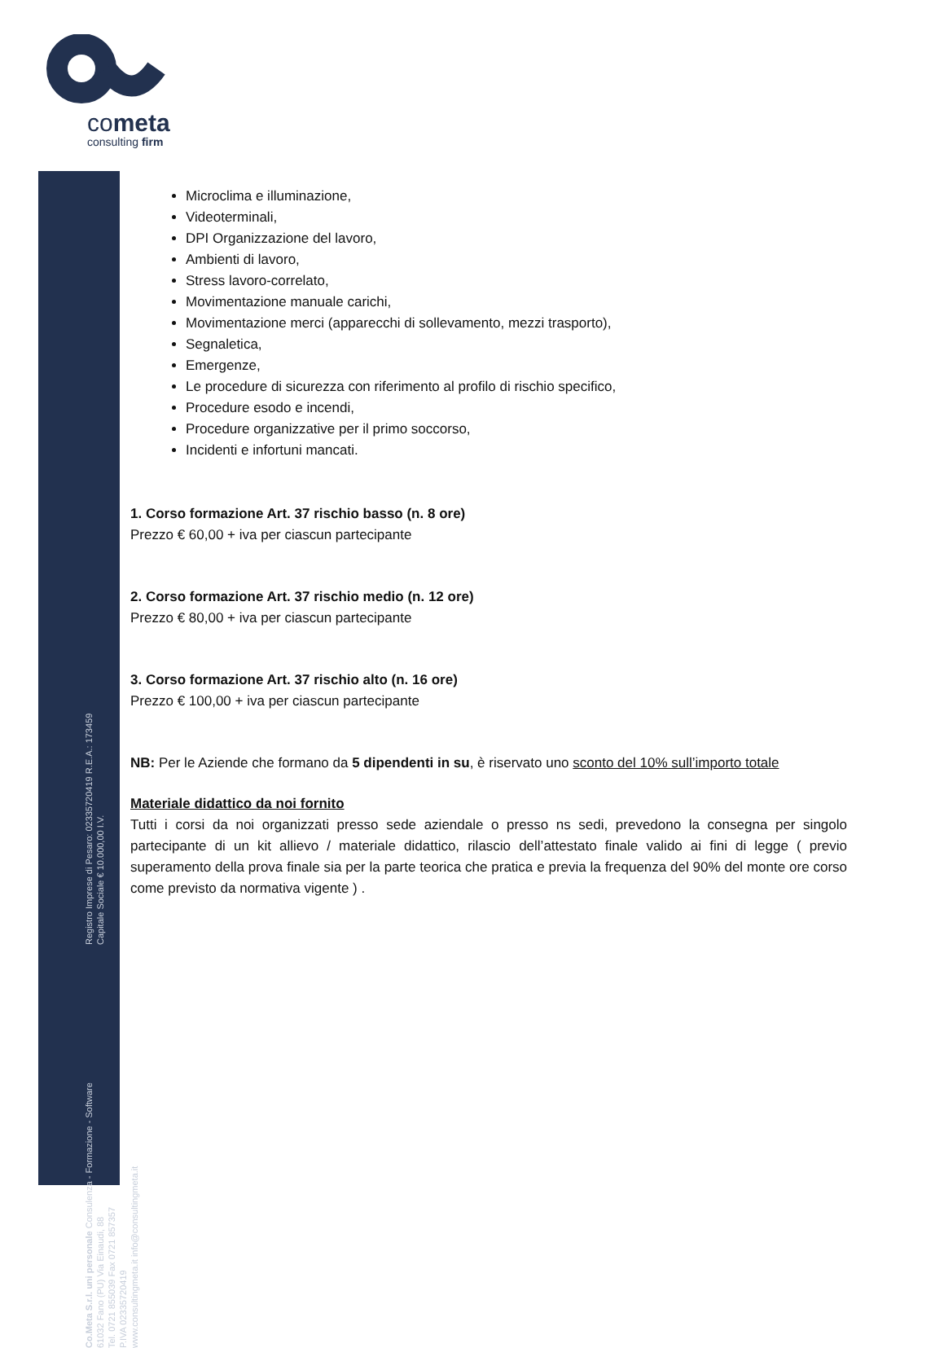cometa
consulting firm
Registro Imprese di Pesaro: 02335720419 R.E.A.: 173459
Capitale Sociale € 10.000,00 I.V.
Co.Meta S.r.l. uni personale Consulenza - Formazione - Software
61032 Fano (PU) Via Einaudi, 88
Tel. 0721 855039 Fax 0721 857357
P.IVA 02335720419
www.consultingmeta.it info@consultingmeta.it
Microclima e illuminazione,
Videoterminali,
DPI Organizzazione del lavoro,
Ambienti di lavoro,
Stress lavoro-correlato,
Movimentazione manuale carichi,
Movimentazione merci (apparecchi di sollevamento, mezzi trasporto),
Segnaletica,
Emergenze,
Le procedure di sicurezza con riferimento al profilo di rischio specifico,
Procedure esodo e incendi,
Procedure organizzative per il primo soccorso,
Incidenti e infortuni mancati.
1. Corso formazione Art. 37 rischio basso (n. 8 ore)
Prezzo € 60,00 + iva per ciascun partecipante
2. Corso formazione Art. 37 rischio medio (n. 12 ore)
Prezzo € 80,00 + iva per ciascun partecipante
3. Corso formazione Art. 37 rischio alto (n. 16 ore)
Prezzo € 100,00 + iva per ciascun partecipante
NB: Per le Aziende che formano da 5 dipendenti in su, è riservato uno sconto del 10% sull’importo totale
Materiale didattico da noi fornito
Tutti i corsi da noi organizzati presso sede aziendale o presso ns sedi, prevedono la consegna per singolo partecipante di un kit allievo / materiale didattico, rilascio dell’attestato finale valido ai fini di legge ( previo superamento della prova finale sia per la parte teorica che pratica e previa la frequenza del 90% del monte ore corso come previsto da normativa vigente ) .